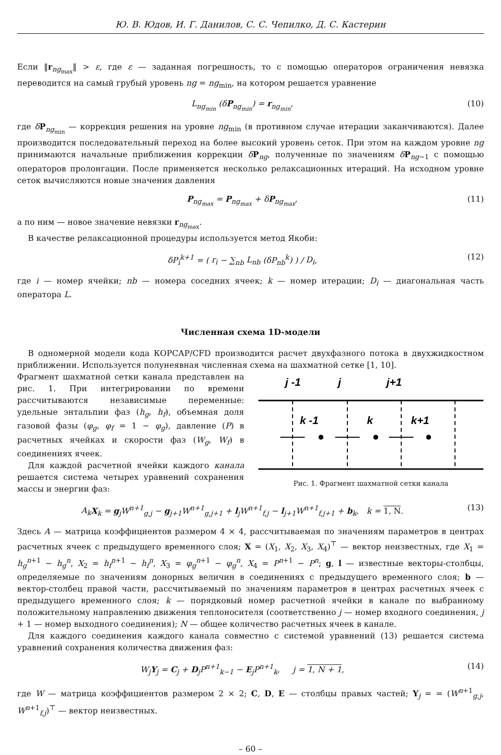Ю. В. Юдов, И. Г. Данилов, С. С. Чепилко, Д. С. Кастерин
Если ‖r<sub>ng<sub>max</sub></sub>‖ > ε, где ε — заданная погрешность, то с помощью операторов ограничения невязка переводится на самый грубый уровень ng = ng<sub>min</sub>, на котором решается уравнение
L<sub>ng<sub>min</sub></sub> (δP<sub>ng<sub>min</sub></sub>) = r<sub>ng<sub>min</sub></sub>, (10)
где δP<sub>ng<sub>min</sub></sub> — коррекция решения на уровне ng<sub>min</sub> (в противном случае итерации заканчиваются). Далее производится последовательный переход на более высокий уровень сеток. При этом на каждом уровне ng принимаются начальные приближения коррекции δP<sub>ng</sub>, полученные по значениям δP<sub>ng−1</sub> с помощью операторов пролонгации. После применяется несколько релаксационных итераций. На исходном уровне сеток вычисляются новые значения давления
P<sub>ng<sub>max</sub></sub> = P<sub>ng<sub>max</sub></sub> + δP<sub>ng<sub>max</sub></sub>, (11)
а по ним — новое значение невязки r<sub>ng<sub>max</sub></sub>.
В качестве релаксационной процедуры используется метод Якоби:
δP<sub>i</sub><sup>k+1</sup> = ( r<sub>i</sub> − ∑<sub>nb</sub> L<sub>nb</sub> (δP<sub>nb</sub><sup>k</sup>) ) / D<sub>i</sub>, (12)
где i — номер ячейки; nb — номера соседних ячеек; k — номер итерации; D<sub>i</sub> — диагональная часть оператора L.
Численная схема 1D-модели
В одномерной модели кода КОРСАР/CFD производится расчет двухфазного потока в двухжидкостном приближении. Используется полунеявная численная схема на шахматной сетке [1, 10].
Фрагмент шахматной сетки канала представлен на рис. 1. При интегрировании по времени рассчитываются независимые переменные: удельные энтальпии фаз (h<sub>g</sub>, h<sub>f</sub>), объемная доля газовой фазы (φ<sub>g</sub>, φ<sub>f</sub> = 1 − φ<sub>g</sub>), давление (P) в расчетных ячейках и скорости фаз (W<sub>g</sub>, W<sub>f</sub>) в соединениях ячеек.
Для каждой расчетной ячейки каждого канала решается система четырех уравнений сохранения массы и энергии фаз:
j -1
j
j+1
k -1
k
k+1
Рис. 1. Фрагмент шахматной сетки канала
A<sub>k</sub> X<sub>k</sub> = g<sub>j</sub>W<sup>n+1</sup><sub>g,j</sub> − g<sub>j+1</sub>W<sup>n+1</sup><sub>g,j+1</sub> + l<sub>j</sub>W<sup>n+1</sup><sub>f,j</sub> − l<sub>j+1</sub>W<sup>n+1</sup><sub>f,j+1</sub> + b<sub>k</sub>, k = 1, N. (13)
Здесь A — матрица коэффициентов размером 4 × 4, рассчитываемая по значениям параметров в центрах расчетных ячеек с предыдущего временного слоя; X = (X<sub>1</sub>, X<sub>2</sub>, X<sub>3</sub>, X<sub>4</sub>)<sup>⊤</sup> — вектор неизвестных, где X<sub>1</sub> = h<sub>g</sub><sup>n+1</sup> − h<sub>g</sub><sup>n</sup>, X<sub>2</sub> = h<sub>f</sub><sup>n+1</sup> − h<sub>f</sub><sup>n</sup>, X<sub>3</sub> = φ<sub>g</sub><sup>n+1</sup> − φ<sub>g</sub><sup>n</sup>, X<sub>4</sub> = P<sup>n+1</sup> − P<sup>n</sup>; g, l — известные векторы-столбцы, определяемые по значениям донорных величин в соединениях с предыдущего временного слоя; b — вектор-столбец правой части, рассчитываемый по значениям параметров в центрах расчетных ячеек с предыдущего временного слоя; k — порядковый номер расчетной ячейки в канале по выбранному положительному направлению движения теплоносителя (соответственно j — номер входного соединения, j + 1 — номер выходного соединения); N — общее количество расчетных ячеек в канале.
Для каждого соединения каждого канала совместно с системой уравнений (13) решается система уравнений сохранения количества движения фаз:
W<sub>j</sub> Y<sub>j</sub> = C<sub>j</sub> + D<sub>j</sub>P<sup>n+1</sup><sub>k−1</sub> − E<sub>j</sub>P<sup>n+1</sup><sub>k</sub>, j = 1, N + 1, (14)
где W — матрица коэффициентов размером 2 × 2; C, D, E — столбцы правых частей; Y<sub>j</sub> = = (W<sup>n+1</sup><sub>g,j</sub>, W<sup>n+1</sup><sub>f,j</sub>)<sup>⊤</sup> — вектор неизвестных.
– 60 –